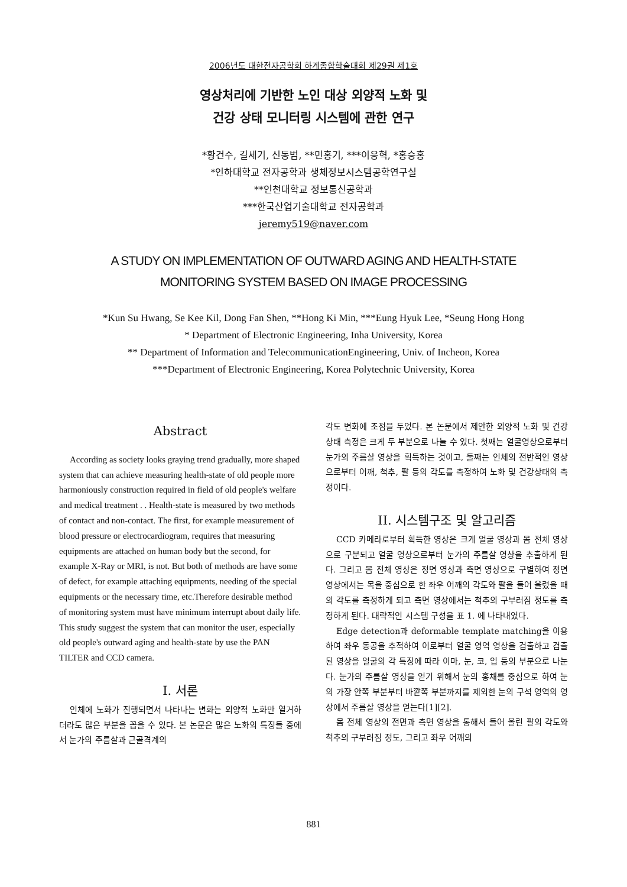2006년도 대한전자공학회 하계종합학술대회 제29권 제1호
영상처리에 기반한 노인 대상 외양적 노화 및
건강 상태 모니터링 시스템에 관한 연구
*황건수, 길세기, 신동범, **민홍기, ***이응혁, *홍승홍
*인하대학교 전자공학과 생체정보시스템공학연구실
**인천대학교 정보통신공학과
***한국산업기술대학교 전자공학과
jeremy519@naver.com
A STUDY ON IMPLEMENTATION OF OUTWARD AGING AND HEALTH-STATE
MONITORING SYSTEM BASED ON IMAGE PROCESSING
*Kun Su Hwang, Se Kee Kil, Dong Fan Shen, **Hong Ki Min, ***Eung Hyuk Lee, *Seung Hong Hong
* Department of Electronic Engineering, Inha University, Korea
** Department of Information and TelecommunicationEngineering, Univ. of Incheon, Korea
***Department of Electronic Engineering, Korea Polytechnic University, Korea
Abstract
According as society looks graying trend gradually, more shaped system that can achieve measuring health-state of old people more harmoniously construction required in field of old people's welfare and medical treatment . . Health-state is measured by two methods of contact and non-contact. The first, for example measurement of blood pressure or electrocardiogram, requires that measuring equipments are attached on human body but the second, for example X-Ray or MRI, is not. But both of methods are have some of defect, for example attaching equipments, needing of the special equipments or the necessary time, etc.Therefore desirable method of monitoring system must have minimum interrupt about daily life. This study suggest the system that can monitor the user, especially old people's outward aging and health-state by use the PAN TILTER and CCD camera.
I. 서론
인체에 노화가 진행되면서 나타나는 변화는 외양적 노화만 열거하더라도 많은 부분을 꼽을 수 있다. 본 논문은 많은 노화의 특징들 중에서 눈가의 주름살과 근골격계의
각도 변화에 초점을 두었다. 본 논문에서 제안한 외양적 노화 및 건강 상태 측정은 크게 두 부분으로 나눌 수 있다. 첫째는 얼굴영상으로부터 눈가의 주름살 영상을 획득하는 것이고, 둘째는 인체의 전반적인 영상으로부터 어깨, 척추, 팔 등의 각도를 측정하여 노화 및 건강상태의 측정이다.
II. 시스템구조 및 알고리즘
CCD 카메라로부터 획득한 영상은 크게 얼굴 영상과 몸 전체 영상으로 구분되고 얼굴 영상으로부터 눈가의 주름살 영상을 추출하게 된다. 그리고 몸 전체 영상은 정면 영상과 측면 영상으로 구별하여 정면 영상에서는 목을 중심으로 한 좌우 어깨의 각도와 팔을 들어 올렸을 때의 각도를 측정하게 되고 측면 영상에서는 척추의 구부러짐 정도를 측정하게 된다. 대략적인 시스템 구성을 표 1. 에 나타내었다.
Edge detection과 deformable template matching을 이용하여 좌우 동공을 추적하여 이로부터 얼굴 영역 영상을 검출하고 검출된 영상을 얼굴의 각 특징에 따라 이마, 눈, 코, 입 등의 부분으로 나눈다. 눈가의 주름살 영상을 얻기 위해서 눈의 홍채를 중심으로 하여 눈의 가장 안쪽 부분부터 바깥쪽 부분까지를 제외한 눈의 구석 영역의 영상에서 주름살 영상을 얻는다[1][2].
몸 전체 영상의 전면과 측면 영상을 통해서 들어 올린 팔의 각도와 척추의 구부러짐 정도, 그리고 좌우 어깨의
881